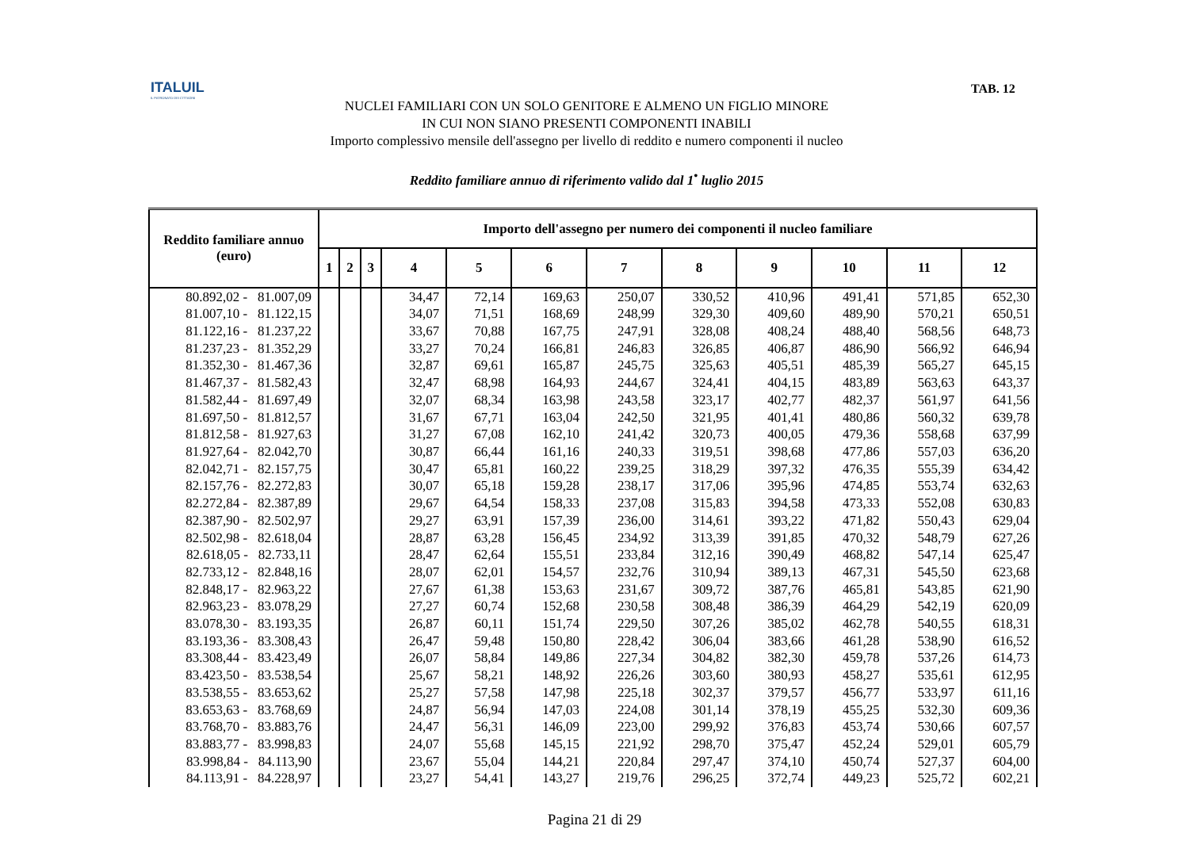ITALUIL
IL PATRONATO DEI CITTADINI
TAB. 12
NUCLEI FAMILIARI CON UN SOLO GENITORE E ALMENO UN FIGLIO MINORE
IN CUI NON SIANO PRESENTI COMPONENTI INABILI
Importo complessivo mensile dell'assegno per livello di reddito e numero componenti il nucleo
Reddito familiare annuo di riferimento valido dal 1<sup>•</sup> luglio 2015
| Reddito familiare annuo (euro) | Importo dell'assegno per numero dei componenti il nucleo familiare | | | | | | | | | | | |
| --- | --- | --- | --- | --- | --- | --- | --- | --- | --- | --- | --- | --- |
| | 1 | 2 | 3 | 4 | 5 | 6 | 7 | 8 | 9 | 10 | 11 | 12 |
| 80.892,02 - 81.007,09 | | | | 34,47 | 72,14 | 169,63 | 250,07 | 330,52 | 410,96 | 491,41 | 571,85 | 652,30 |
| 81.007,10 - 81.122,15 | | | | 34,07 | 71,51 | 168,69 | 248,99 | 329,30 | 409,60 | 489,90 | 570,21 | 650,51 |
| 81.122,16 - 81.237,22 | | | | 33,67 | 70,88 | 167,75 | 247,91 | 328,08 | 408,24 | 488,40 | 568,56 | 648,73 |
| 81.237,23 - 81.352,29 | | | | 33,27 | 70,24 | 166,81 | 246,83 | 326,85 | 406,87 | 486,90 | 566,92 | 646,94 |
| 81.352,30 - 81.467,36 | | | | 32,87 | 69,61 | 165,87 | 245,75 | 325,63 | 405,51 | 485,39 | 565,27 | 645,15 |
| 81.467,37 - 81.582,43 | | | | 32,47 | 68,98 | 164,93 | 244,67 | 324,41 | 404,15 | 483,89 | 563,63 | 643,37 |
| 81.582,44 - 81.697,49 | | | | 32,07 | 68,34 | 163,98 | 243,58 | 323,17 | 402,77 | 482,37 | 561,97 | 641,56 |
| 81.697,50 - 81.812,57 | | | | 31,67 | 67,71 | 163,04 | 242,50 | 321,95 | 401,41 | 480,86 | 560,32 | 639,78 |
| 81.812,58 - 81.927,63 | | | | 31,27 | 67,08 | 162,10 | 241,42 | 320,73 | 400,05 | 479,36 | 558,68 | 637,99 |
| 81.927,64 - 82.042,70 | | | | 30,87 | 66,44 | 161,16 | 240,33 | 319,51 | 398,68 | 477,86 | 557,03 | 636,20 |
| 82.042,71 - 82.157,75 | | | | 30,47 | 65,81 | 160,22 | 239,25 | 318,29 | 397,32 | 476,35 | 555,39 | 634,42 |
| 82.157,76 - 82.272,83 | | | | 30,07 | 65,18 | 159,28 | 238,17 | 317,06 | 395,96 | 474,85 | 553,74 | 632,63 |
| 82.272,84 - 82.387,89 | | | | 29,67 | 64,54 | 158,33 | 237,08 | 315,83 | 394,58 | 473,33 | 552,08 | 630,83 |
| 82.387,90 - 82.502,97 | | | | 29,27 | 63,91 | 157,39 | 236,00 | 314,61 | 393,22 | 471,82 | 550,43 | 629,04 |
| 82.502,98 - 82.618,04 | | | | 28,87 | 63,28 | 156,45 | 234,92 | 313,39 | 391,85 | 470,32 | 548,79 | 627,26 |
| 82.618,05 - 82.733,11 | | | | 28,47 | 62,64 | 155,51 | 233,84 | 312,16 | 390,49 | 468,82 | 547,14 | 625,47 |
| 82.733,12 - 82.848,16 | | | | 28,07 | 62,01 | 154,57 | 232,76 | 310,94 | 389,13 | 467,31 | 545,50 | 623,68 |
| 82.848,17 - 82.963,22 | | | | 27,67 | 61,38 | 153,63 | 231,67 | 309,72 | 387,76 | 465,81 | 543,85 | 621,90 |
| 82.963,23 - 83.078,29 | | | | 27,27 | 60,74 | 152,68 | 230,58 | 308,48 | 386,39 | 464,29 | 542,19 | 620,09 |
| 83.078,30 - 83.193,35 | | | | 26,87 | 60,11 | 151,74 | 229,50 | 307,26 | 385,02 | 462,78 | 540,55 | 618,31 |
| 83.193,36 - 83.308,43 | | | | 26,47 | 59,48 | 150,80 | 228,42 | 306,04 | 383,66 | 461,28 | 538,90 | 616,52 |
| 83.308,44 - 83.423,49 | | | | 26,07 | 58,84 | 149,86 | 227,34 | 304,82 | 382,30 | 459,78 | 537,26 | 614,73 |
| 83.423,50 - 83.538,54 | | | | 25,67 | 58,21 | 148,92 | 226,26 | 303,60 | 380,93 | 458,27 | 535,61 | 612,95 |
| 83.538,55 - 83.653,62 | | | | 25,27 | 57,58 | 147,98 | 225,18 | 302,37 | 379,57 | 456,77 | 533,97 | 611,16 |
| 83.653,63 - 83.768,69 | | | | 24,87 | 56,94 | 147,03 | 224,08 | 301,14 | 378,19 | 455,25 | 532,30 | 609,36 |
| 83.768,70 - 83.883,76 | | | | 24,47 | 56,31 | 146,09 | 223,00 | 299,92 | 376,83 | 453,74 | 530,66 | 607,57 |
| 83.883,77 - 83.998,83 | | | | 24,07 | 55,68 | 145,15 | 221,92 | 298,70 | 375,47 | 452,24 | 529,01 | 605,79 |
| 83.998,84 - 84.113,90 | | | | 23,67 | 55,04 | 144,21 | 220,84 | 297,47 | 374,10 | 450,74 | 527,37 | 604,00 |
| 84.113,91 - 84.228,97 | | | | 23,27 | 54,41 | 143,27 | 219,76 | 296,25 | 372,74 | 449,23 | 525,72 | 602,21 |
Pagina 21 di 29